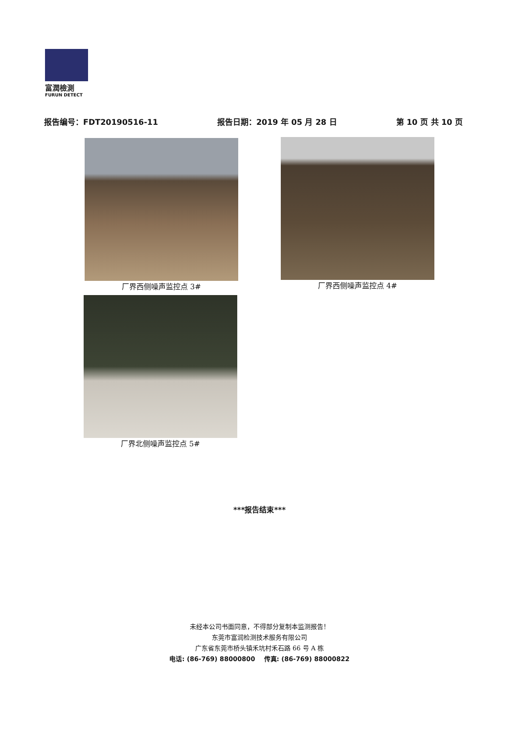富潤檢測
FURUN DETECT
报告编号：FDT20190516-11 报告日期：2019 年 05 月 28 日 第 10 页 共 10 页
厂界西侧噪声监控点 3# 厂界西侧噪声监控点 4#
厂界北侧噪声监控点 5#
***报告结束***
未经本公司书面同意，不得部分复制本监测报告！
东莞市富润检测技术服务有限公司
广东省东莞市桥头镇禾坑村禾石路 66 号 A 栋
电话: (86-769) 88000800 传真: (86-769) 88000822